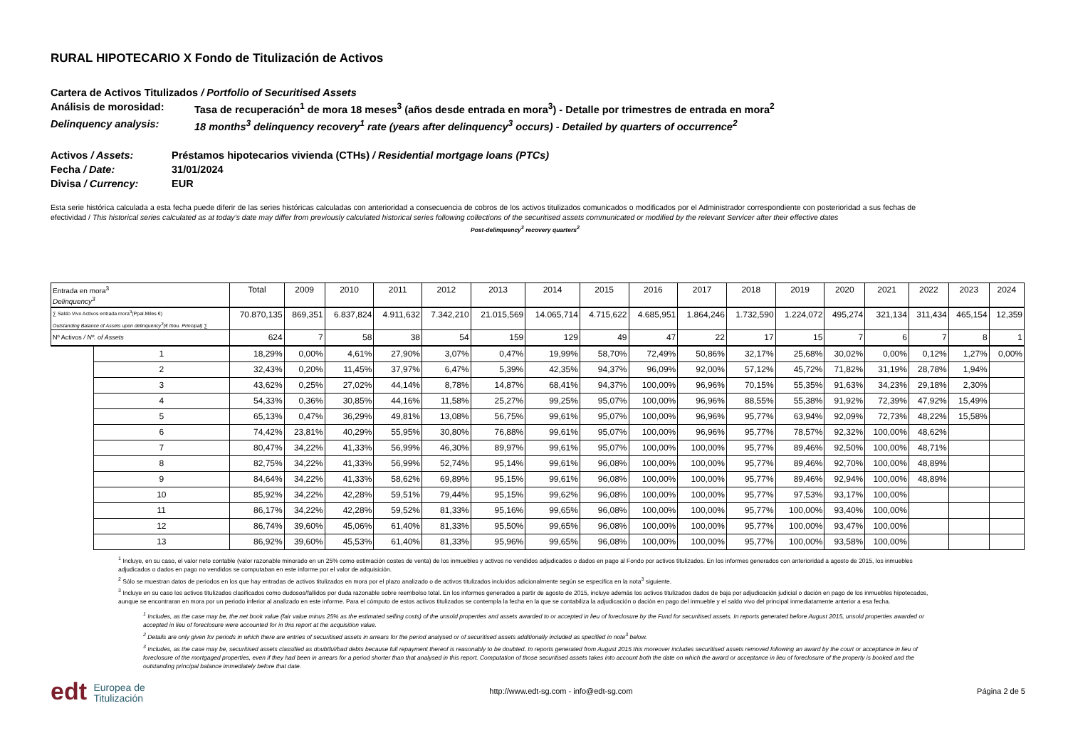RURAL HIPOTECARIO X Fondo de Titulización de Activos
Cartera de Activos Titulizados / Portfolio of Securitised Assets
Análisis de morosidad: Tasa de recuperación<sup>1</sup> de mora 18 meses<sup>3</sup> (años desde entrada en mora<sup>3</sup>) - Detalle por trimestres de entrada en mora<sup>2</sup>
Delinquency analysis: 18 months<sup>3</sup> delinquency recovery<sup>1</sup> rate (years after delinquency<sup>3</sup> occurs) - Detailed by quarters of occurrence<sup>2</sup>
Activos / Assets: Préstamos hipotecarios vivienda (CTHs) / Residential mortgage loans (PTCs)
Fecha / Date: 31/01/2024
Divisa / Currency: EUR
Esta serie histórica calculada a esta fecha puede diferir de las series históricas calculadas con anterioridad a consecuencia de cobros de los activos titulizados comunicados o modificados por el Administrador correspondiente con posterioridad a sus fechas de efectividad / This historical series calculated as at today’s date may differ from previously calculated historical series following collections of the securitised assets communicated or modified by the relevant Servicer after their effective dates
Post-delinquency<sup>3</sup> recovery quarters<sup>2</sup>
| Entrada en mora<sup>3</sup> Delinquency<sup>3</sup> | | Total | 2009 | 2010 | 2011 | 2012 | 2013 | 2014 | 2015 | 2016 | 2017 | 2018 | 2019 | 2020 | 2021 | 2022 | 2023 | 2024 |
| ∑ Saldo Vivo Activos entrada mora<sup>3</sup>(Ppal.Miles €) Outstanding Balance of Assets upon delinquency<sup>3</sup>(€ thou. Principal) ∑ | | 70.870,135 | 869,351 | 6.837,824 | 4.911,632 | 7.342,210 | 21.015,569 | 14.065,714 | 4.715,622 | 4.685,951 | 1.864,246 | 1.732,590 | 1.224,072 | 495,274 | 321,134 | 311,434 | 465,154 | 12,359 |
| Nº Activos / Nº. of Assets | | 624 | 7 | 58 | 38 | 54 | 159 | 129 | 49 | 47 | 22 | 17 | 15 | 7 | 6 | 7 | 8 | 1 |
| | 1 | 18,29% | 0,00% | 4,61% | 27,90% | 3,07% | 0,47% | 19,99% | 58,70% | 72,49% | 50,86% | 32,17% | 25,68% | 30,02% | 0,00% | 0,12% | 1,27% | 0,00% |
| | 2 | 32,43% | 0,20% | 11,45% | 37,97% | 6,47% | 5,39% | 42,35% | 94,37% | 96,09% | 92,00% | 57,12% | 45,72% | 71,82% | 31,19% | 28,78% | 1,94% | |
| | 3 | 43,62% | 0,25% | 27,02% | 44,14% | 8,78% | 14,87% | 68,41% | 94,37% | 100,00% | 96,96% | 70,15% | 55,35% | 91,63% | 34,23% | 29,18% | 2,30% | |
| | 4 | 54,33% | 0,36% | 30,85% | 44,16% | 11,58% | 25,27% | 99,25% | 95,07% | 100,00% | 96,96% | 88,55% | 55,38% | 91,92% | 72,39% | 47,92% | 15,49% | |
| | 5 | 65,13% | 0,47% | 36,29% | 49,81% | 13,08% | 56,75% | 99,61% | 95,07% | 100,00% | 96,96% | 95,77% | 63,94% | 92,09% | 72,73% | 48,22% | 15,58% | |
| | 6 | 74,42% | 23,81% | 40,29% | 55,95% | 30,80% | 76,88% | 99,61% | 95,07% | 100,00% | 96,96% | 95,77% | 78,57% | 92,32% | 100,00% | 48,62% | | |
| | 7 | 80,47% | 34,22% | 41,33% | 56,99% | 46,30% | 89,97% | 99,61% | 95,07% | 100,00% | 100,00% | 95,77% | 89,46% | 92,50% | 100,00% | 48,71% | | |
| | 8 | 82,75% | 34,22% | 41,33% | 56,99% | 52,74% | 95,14% | 99,61% | 96,08% | 100,00% | 100,00% | 95,77% | 89,46% | 92,70% | 100,00% | 48,89% | | |
| | 9 | 84,64% | 34,22% | 41,33% | 58,62% | 69,89% | 95,15% | 99,61% | 96,08% | 100,00% | 100,00% | 95,77% | 89,46% | 92,94% | 100,00% | 48,89% | | |
| | 10 | 85,92% | 34,22% | 42,28% | 59,51% | 79,44% | 95,15% | 99,62% | 96,08% | 100,00% | 100,00% | 95,77% | 97,53% | 93,17% | 100,00% | | | |
| | 11 | 86,17% | 34,22% | 42,28% | 59,52% | 81,33% | 95,16% | 99,65% | 96,08% | 100,00% | 100,00% | 95,77% | 100,00% | 93,40% | 100,00% | | | |
| | 12 | 86,74% | 39,60% | 45,06% | 61,40% | 81,33% | 95,50% | 99,65% | 96,08% | 100,00% | 100,00% | 95,77% | 100,00% | 93,47% | 100,00% | | | |
| | 13 | 86,92% | 39,60% | 45,53% | 61,40% | 81,33% | 95,96% | 99,65% | 96,08% | 100,00% | 100,00% | 95,77% | 100,00% | 93,58% | 100,00% | | | |
<sup>1</sup> Incluye, en su caso, el valor neto contable (valor razonable minorado en un 25% como estimación costes de venta) de los inmuebles y activos no vendidos adjudicados o dados en pago al Fondo por activos titulizados. En los informes generados con anterioridad a agosto de 2015, los inmuebles adjudicados o dados en pago no vendidos se computaban en este informe por el valor de adquisición.
<sup>2</sup> Sólo se muestran datos de periodos en los que hay entradas de activos titulizados en mora por el plazo analizado o de activos titulizados incluidos adicionalmente según se especifica en la nota<sup>3</sup> siguiente.
<sup>3</sup> Incluye en su caso los activos titulizados clasificados como dudosos/fallidos por duda razonable sobre reembolso total. En los informes generados a partir de agosto de 2015, incluye además los activos titulizados dados de baja por adjudicación judicial o dación en pago de los inmuebles hipotecados, aunque se encontraran en mora por un periodo inferior al analizado en este informe. Para el cómputo de estos activos titulizados se contempla la fecha en la que se contabiliza la adjudicación o dación en pago del inmueble y el saldo vivo del principal inmediatamente anterior a esa fecha.
<sup>1</sup> Includes, as the case may be, the net book value (fair value minus 25% as the estimated selling costs) of the unsold properties and assets awarded to or accepted in lieu of foreclosure by the Fund for securitised assets. In reports generated before August 2015, unsold properties awarded or accepted in lieu of foreclosure were accounted for in this report at the acquisition value.
<sup>2</sup> Details are only given for periods in which there are entries of securitised assets in arrears for the period analysed or of securitised assets additionally included as specified in note<sup>3</sup> below.
<sup>3</sup> Includes, as the case may be, securitised assets classified as doubtful/bad debts because full repayment thereof is reasonably to be doubted. In reports generated from August 2015 this moreover includes securitised assets removed following an award by the court or acceptance in lieu of foreclosure of the mortgaged properties, even if they had been in arrears for a period shorter than that analysed in this report. Computation of those securitised assets takes into account both the date on which the award or acceptance in lieu of foreclosure of the property is booked and the outstanding principal balance immediately before that date.
edt Europea de
Titulización
http://www.edt-sg.com - info@edt-sg.com
Página 2 de 5